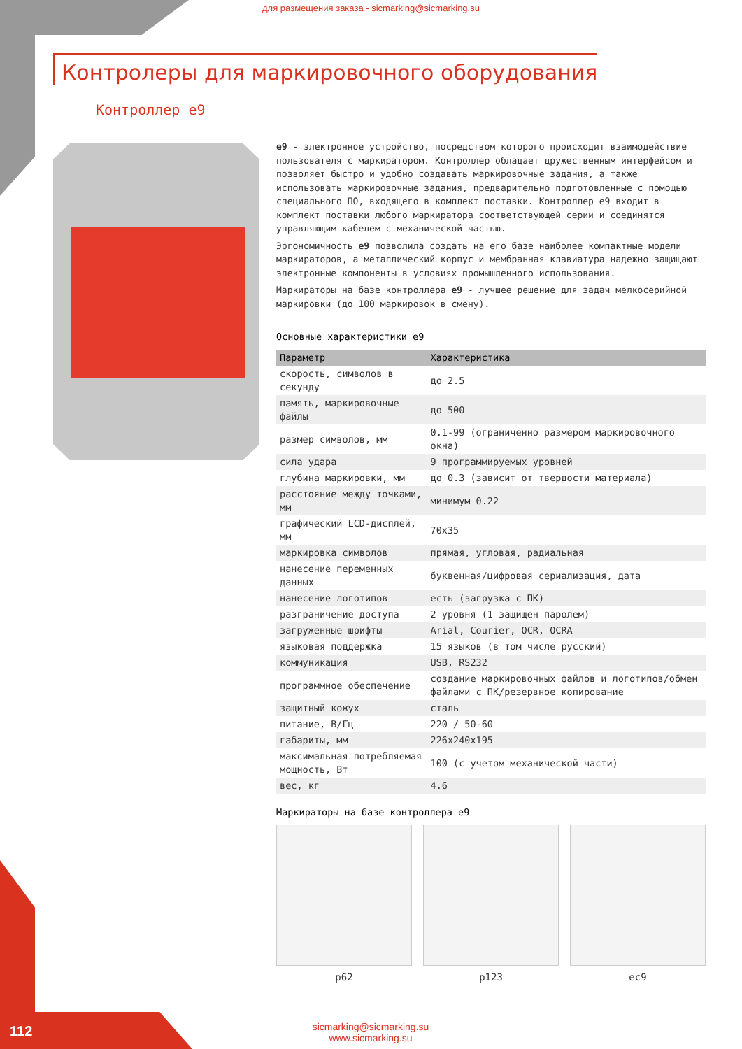для размещения заказа - sicmarking@sicmarking.su
Контролеры для маркировочного оборудования
Контроллер e9
e9 - электронное устройство, посредством которого происходит взаимодействие пользователя с маркиратором. Контроллер обладает дружественным интерфейсом и позволяет быстро и удобно создавать маркировочные задания, а также использовать маркировочные задания, предварительно подготовленные с помощью специального ПО, входящего в комплект поставки. Контроллер e9 входит в комплект поставки любого маркиратора соответствующей серии и соединятся управляющим кабелем с механической частью.
Эргономичность e9 позволила создать на его базе наиболее компактные модели маркираторов, а металлический корпус и мембранная клавиатура надежно защищают электронные компоненты в условиях промышленного использования.
Маркираторы на базе контроллера e9 - лучшее решение для задач мелкосерийной маркировки (до 100 маркировок в смену).
Основные характеристики e9
| Параметр | Характеристика |
| --- | --- |
| скорость, символов в секунду | до 2.5 |
| память, маркировочные файлы | до 500 |
| размер символов, мм | 0.1-99 (ограниченно размером маркировочного окна) |
| сила удара | 9 программируемых уровней |
| глубина маркировки, мм | до 0.3 (зависит от твердости материала) |
| расстояние между точками, мм | минимум 0.22 |
| графический LCD-дисплей, мм | 70x35 |
| маркировка символов | прямая, угловая, радиальная |
| нанесение переменных данных | буквенная/цифровая сериализация, дата |
| нанесение логотипов | есть (загрузка с ПК) |
| разграничение доступа | 2 уровня (1 защищен паролем) |
| загруженные шрифты | Arial, Courier, OCR, OCRA |
| языковая поддержка | 15 языков (в том числе русский) |
| коммуникация | USB, RS232 |
| программное обеспечение | создание маркировочных файлов и логотипов/обмен файлами с ПК/резервное копирование |
| защитный кожух | сталь |
| питание, В/Гц | 220 / 50-60 |
| габариты, мм | 226x240x195 |
| максимальная потребляемая мощность, Вт | 100 (с учетом механической части) |
| вес, кг | 4.6 |
Маркираторы на базе контроллера e9
p62 p123 ec9
112
sicmarking@sicmarking.su
www.sicmarking.su